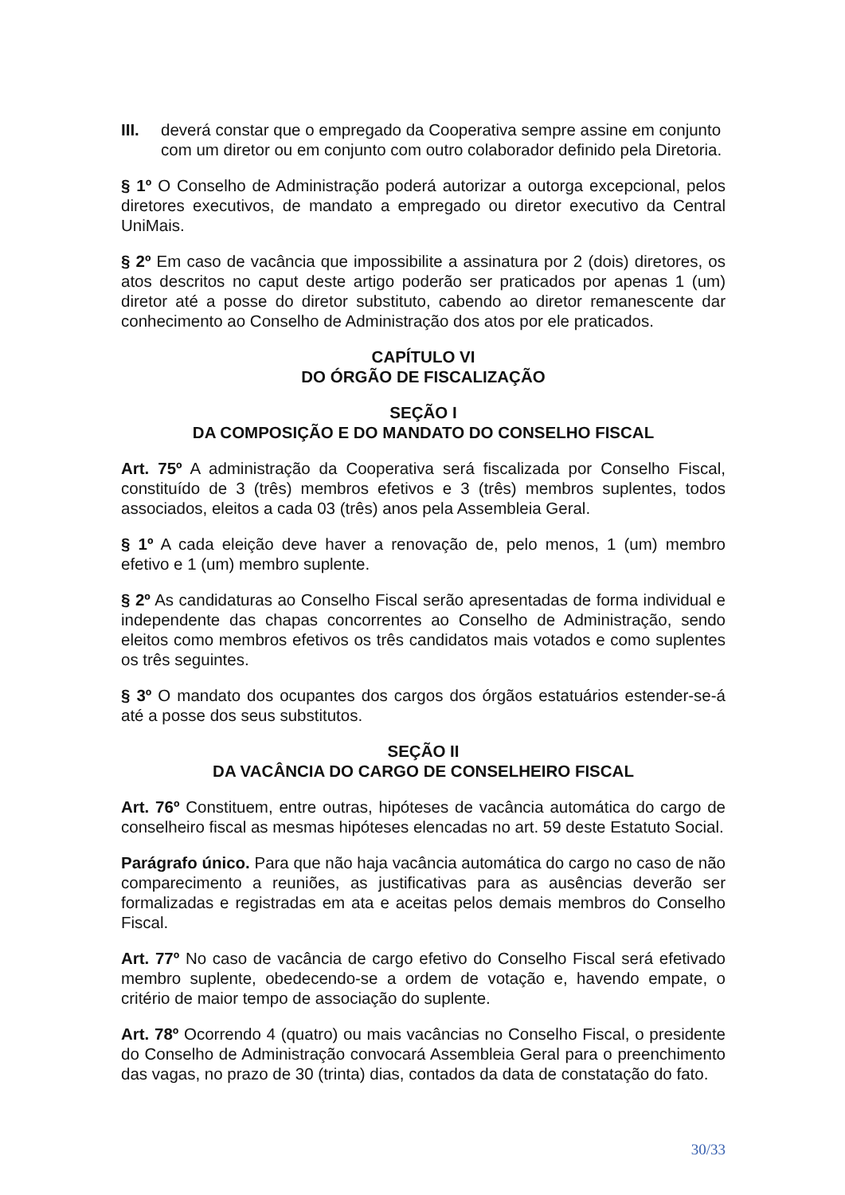III. deverá constar que o empregado da Cooperativa sempre assine em conjunto com um diretor ou em conjunto com outro colaborador definido pela Diretoria.
§ 1º O Conselho de Administração poderá autorizar a outorga excepcional, pelos diretores executivos, de mandato a empregado ou diretor executivo da Central UniMais.
§ 2º Em caso de vacância que impossibilite a assinatura por 2 (dois) diretores, os atos descritos no caput deste artigo poderão ser praticados por apenas 1 (um) diretor até a posse do diretor substituto, cabendo ao diretor remanescente dar conhecimento ao Conselho de Administração dos atos por ele praticados.
CAPÍTULO VI
DO ÓRGÃO DE FISCALIZAÇÃO
SEÇÃO I
DA COMPOSIÇÃO E DO MANDATO DO CONSELHO FISCAL
Art. 75º A administração da Cooperativa será fiscalizada por Conselho Fiscal, constituído de 3 (três) membros efetivos e 3 (três) membros suplentes, todos associados, eleitos a cada 03 (três) anos pela Assembleia Geral.
§ 1º A cada eleição deve haver a renovação de, pelo menos, 1 (um) membro efetivo e 1 (um) membro suplente.
§ 2º As candidaturas ao Conselho Fiscal serão apresentadas de forma individual e independente das chapas concorrentes ao Conselho de Administração, sendo eleitos como membros efetivos os três candidatos mais votados e como suplentes os três seguintes.
§ 3º O mandato dos ocupantes dos cargos dos órgãos estatuários estender-se-á até a posse dos seus substitutos.
SEÇÃO II
DA VACÂNCIA DO CARGO DE CONSELHEIRO FISCAL
Art. 76º Constituem, entre outras, hipóteses de vacância automática do cargo de conselheiro fiscal as mesmas hipóteses elencadas no art. 59 deste Estatuto Social.
Parágrafo único. Para que não haja vacância automática do cargo no caso de não comparecimento a reuniões, as justificativas para as ausências deverão ser formalizadas e registradas em ata e aceitas pelos demais membros do Conselho Fiscal.
Art. 77º No caso de vacância de cargo efetivo do Conselho Fiscal será efetivado membro suplente, obedecendo-se a ordem de votação e, havendo empate, o critério de maior tempo de associação do suplente.
Art. 78º Ocorrendo 4 (quatro) ou mais vacâncias no Conselho Fiscal, o presidente do Conselho de Administração convocará Assembleia Geral para o preenchimento das vagas, no prazo de 30 (trinta) dias, contados da data de constatação do fato.
30/33